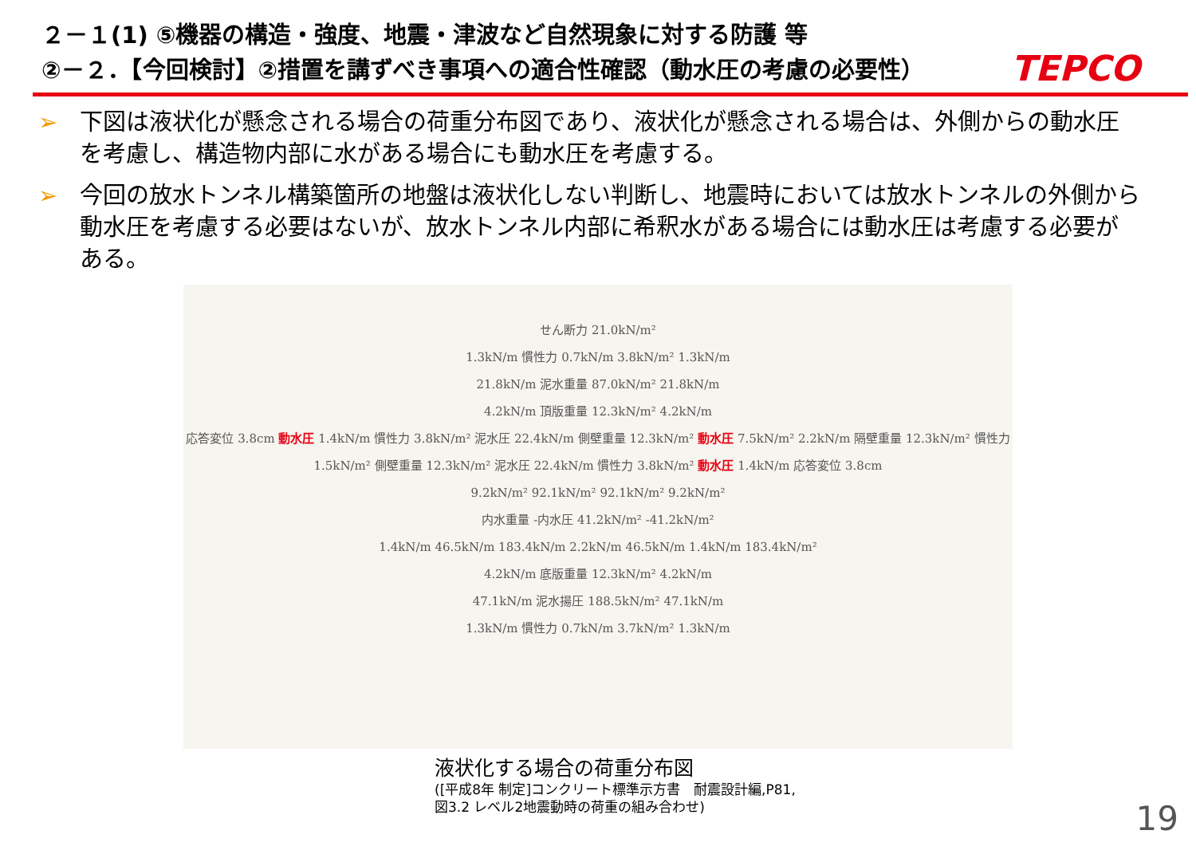２－１(1) ⑤機器の構造・強度、地震・津波など自然現象に対する防護 等
②－２．【今回検討】②措置を講ずべき事項への適合性確認（動水圧の考慮の必要性）
TEPCO
➢ 下図は液状化が懸念される場合の荷重分布図であり、液状化が懸念される場合は、外側からの動水圧を考慮し、構造物内部に水がある場合にも動水圧を考慮する。
➢ 今回の放水トンネル構築箇所の地盤は液状化しない判断し、地震時においては放水トンネルの外側から動水圧を考慮する必要はないが、放水トンネル内部に希釈水がある場合には動水圧は考慮する必要がある。
せん断力 21.0kN/m²
1.3kN/m 慣性力 0.7kN/m 3.8kN/m² 1.3kN/m
21.8kN/m 泥水重量 87.0kN/m² 21.8kN/m
4.2kN/m 頂版重量 12.3kN/m² 4.2kN/m
応答変位 3.8cm 動水圧 1.4kN/m 慣性力 3.8kN/m² 泥水圧 22.4kN/m 側壁重量 12.3kN/m² 動水圧 7.5kN/m² 2.2kN/m 隔壁重量 12.3kN/m² 慣性力 1.5kN/m² 側壁重量 12.3kN/m² 泥水圧 22.4kN/m 慣性力 3.8kN/m² 動水圧 1.4kN/m 応答変位 3.8cm
9.2kN/m² 92.1kN/m² 92.1kN/m² 9.2kN/m²
内水重量 -内水圧 41.2kN/m² -41.2kN/m²
1.4kN/m 46.5kN/m 183.4kN/m 2.2kN/m 46.5kN/m 1.4kN/m 183.4kN/m²
4.2kN/m 底版重量 12.3kN/m² 4.2kN/m
47.1kN/m 泥水揚圧 188.5kN/m² 47.1kN/m
1.3kN/m 慣性力 0.7kN/m 3.7kN/m² 1.3kN/m
液状化する場合の荷重分布図
([平成8年 制定]コンクリート標準示方書　耐震設計編,P81,
図3.2 レベル2地震動時の荷重の組み合わせ)
19